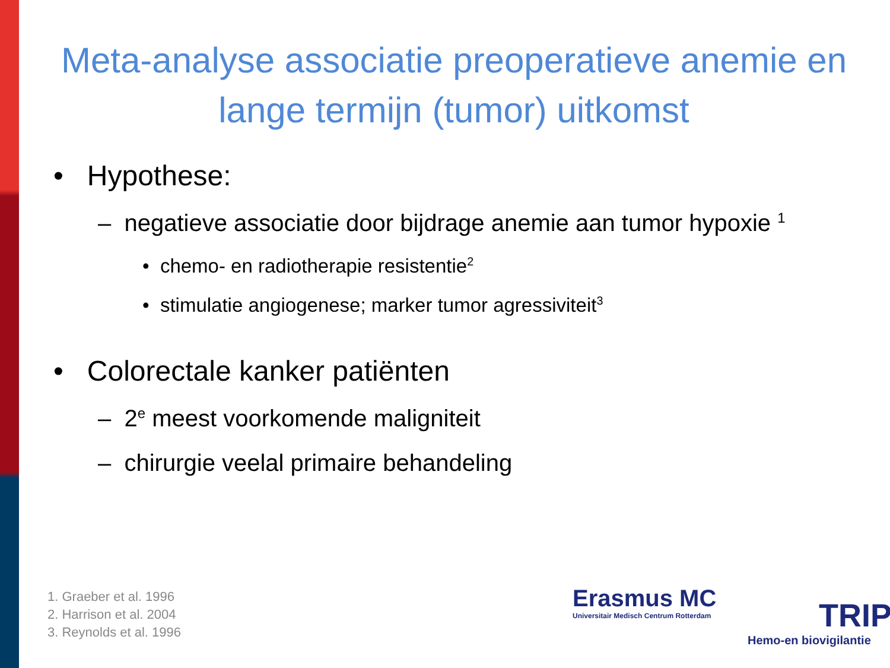Meta-analyse associatie preoperatieve anemie en lange termijn (tumor) uitkomst
• Hypothese:
– negatieve associatie door bijdrage anemie aan tumor hypoxie <sup>1</sup>
• chemo- en radiotherapie resistentie<sup>2</sup>
• stimulatie angiogenese; marker tumor agressiviteit<sup>3</sup>
• Colorectale kanker patiënten
– 2<sup>e</sup> meest voorkomende maligniteit
– chirurgie veelal primaire behandeling
1. Graeber et al. 1996
2. Harrison et al. 2004
3. Reynolds et al. 1996
Erasmus MC
Universitair Medisch Centrum Rotterdam
TRIP
Hemo-en biovigilantie